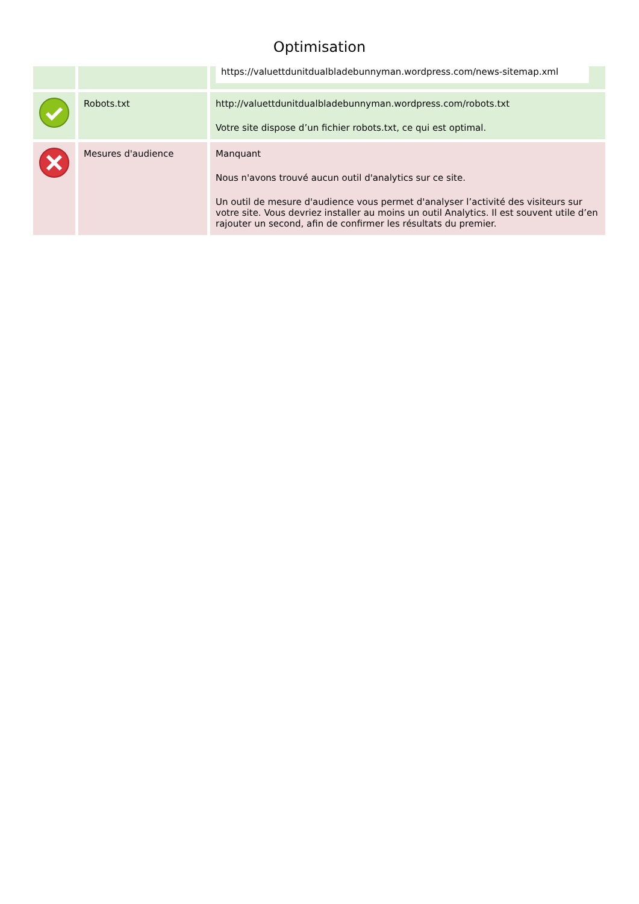Optimisation
| | | https://valuettdunitdualbladebunnyman.wordpress.com/news-sitemap.xml |
| | Robots.txt | http://valuettdunitdualbladebunnyman.wordpress.com/robots.txt Votre site dispose d’un fichier robots.txt, ce qui est optimal. |
| | Mesures d'audience | Manquant Nous n'avons trouvé aucun outil d'analytics sur ce site. Un outil de mesure d'audience vous permet d'analyser l’activité des visiteurs sur votre site. Vous devriez installer au moins un outil Analytics. Il est souvent utile d’en rajouter un second, afin de confirmer les résultats du premier. |